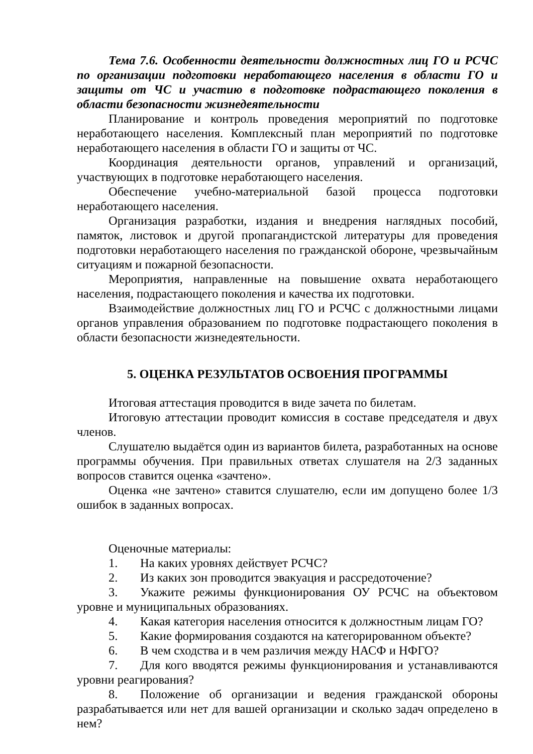Тема 7.6. Особенности деятельности должностных лиц ГО и РСЧС по организации подготовки неработающего населения в области ГО и защиты от ЧС и участию в подготовке подрастающего поколения в области безопасности жизнедеятельности
Планирование и контроль проведения мероприятий по подготовке неработающего населения. Комплексный план мероприятий по подготовке неработающего населения в области ГО и защиты от ЧС.
Координация деятельности органов, управлений и организаций, участвующих в подготовке неработающего населения.
Обеспечение учебно-материальной базой процесса подготовки неработающего населения.
Организация разработки, издания и внедрения наглядных пособий, памяток, листовок и другой пропагандистской литературы для проведения подготовки неработающего населения по гражданской обороне, чрезвычайным ситуациям и пожарной безопасности.
Мероприятия, направленные на повышение охвата неработающего населения, подрастающего поколения и качества их подготовки.
Взаимодействие должностных лиц ГО и РСЧС с должностными лицами органов управления образованием по подготовке подрастающего поколения в области безопасности жизнедеятельности.
5. ОЦЕНКА РЕЗУЛЬТАТОВ ОСВОЕНИЯ ПРОГРАММЫ
Итоговая аттестация проводится в виде зачета по билетам.
Итоговую аттестации проводит комиссия в составе председателя и двух членов.
Слушателю выдаётся один из вариантов билета, разработанных на основе программы обучения. При правильных ответах слушателя на 2/3 заданных вопросов ставится оценка «зачтено».
Оценка «не зачтено» ставится слушателю, если им допущено более 1/3 ошибок в заданных вопросах.
Оценочные материалы:
1. На каких уровнях действует РСЧС?
2. Из каких зон проводится эвакуация и рассредоточение?
3. Укажите режимы функционирования ОУ РСЧС на объектовом уровне и муниципальных образованиях.
4. Какая категория населения относится к должностным лицам ГО?
5. Какие формирования создаются на категорированном объекте?
6. В чем сходства и в чем различия между НАСФ и НФГО?
7. Для кого вводятся режимы функционирования и устанавливаются уровни реагирования?
8. Положение об организации и ведения гражданской обороны разрабатывается или нет для вашей организации и сколько задач определено в нем?